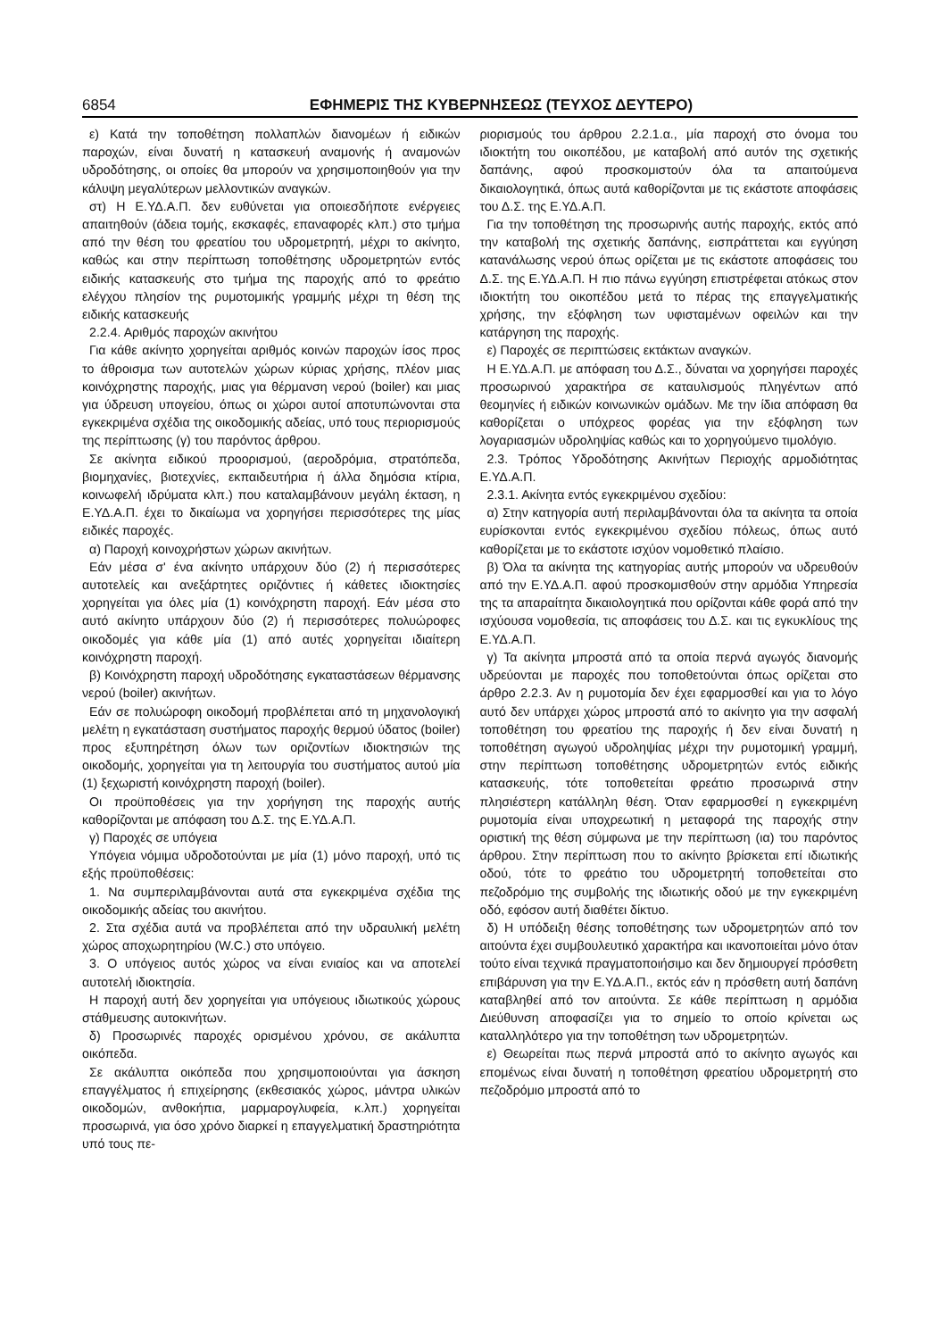6854 ΕΦΗΜΕΡΙΣ ΤΗΣ ΚΥΒΕΡΝΗΣΕΩΣ (ΤΕΥΧΟΣ ΔΕΥΤΕΡΟ)
ε) Κατά την τοποθέτηση πολλαπλών διανομέων ή ειδικών παροχών, είναι δυνατή η κατασκευή αναμονής ή αναμονών υδροδότησης, οι οποίες θα μπορούν να χρησιμοποιηθούν για την κάλυψη μεγαλύτερων μελλοντικών αναγκών.
στ) Η Ε.ΥΔ.Α.Π. δεν ευθύνεται για οποιεσδήποτε ενέργειες απαιτηθούν (άδεια τομής, εκσκαφές, επαναφορές κλπ.) στο τμήμα από την θέση του φρεατίου του υδρομετρητή, μέχρι το ακίνητο, καθώς και στην περίπτωση τοποθέτησης υδρομετρητών εντός ειδικής κατασκευής στο τμήμα της παροχής από το φρεάτιο ελέγχου πλησίον της ρυμοτομικής γραμμής μέχρι τη θέση της ειδικής κατασκευής
2.2.4. Αριθμός παροχών ακινήτου
Για κάθε ακίνητο χορηγείται αριθμός κοινών παροχών ίσος προς το άθροισμα των αυτοτελών χώρων κύριας χρήσης, πλέον μιας κοινόχρηστης παροχής, μιας για θέρμανση νερού (boiler) και μιας για ύδρευση υπογείου, όπως οι χώροι αυτοί αποτυπώνονται στα εγκεκριμένα σχέδια της οικοδομικής αδείας, υπό τους περιορισμούς της περίπτωσης (γ) του παρόντος άρθρου.
Σε ακίνητα ειδικού προορισμού, (αεροδρόμια, στρατόπεδα, βιομηχανίες, βιοτεχνίες, εκπαιδευτήρια ή άλλα δημόσια κτίρια, κοινωφελή ιδρύματα κλπ.) που καταλαμβάνουν μεγάλη έκταση, η Ε.ΥΔ.Α.Π. έχει το δικαίωμα να χορηγήσει περισσότερες της μίας ειδικές παροχές.
α) Παροχή κοινοχρήστων χώρων ακινήτων.
Εάν μέσα σ' ένα ακίνητο υπάρχουν δύο (2) ή περισσότερες αυτοτελείς και ανεξάρτητες οριζόντιες ή κάθετες ιδιοκτησίες χορηγείται για όλες μία (1) κοινόχρηστη παροχή. Εάν μέσα στο αυτό ακίνητο υπάρχουν δύο (2) ή περισσότερες πολυώροφες οικοδομές για κάθε μία (1) από αυτές χορηγείται ιδιαίτερη κοινόχρηστη παροχή.
β) Κοινόχρηστη παροχή υδροδότησης εγκαταστάσεων θέρμανσης νερού (boiler) ακινήτων.
Εάν σε πολυώροφη οικοδομή προβλέπεται από τη μηχανολογική μελέτη η εγκατάσταση συστήματος παροχής θερμού ύδατος (boiler) προς εξυπηρέτηση όλων των οριζοντίων ιδιοκτησιών της οικοδομής, χορηγείται για τη λειτουργία του συστήματος αυτού μία (1) ξεχωριστή κοινόχρηστη παροχή (boiler).
Οι προϋποθέσεις για την χορήγηση της παροχής αυτής καθορίζονται με απόφαση του Δ.Σ. της Ε.ΥΔ.Α.Π.
γ) Παροχές σε υπόγεια
Υπόγεια νόμιμα υδροδοτούνται με μία (1) μόνο παροχή, υπό τις εξής προϋποθέσεις:
1. Να συμπεριλαμβάνονται αυτά στα εγκεκριμένα σχέδια της οικοδομικής αδείας του ακινήτου.
2. Στα σχέδια αυτά να προβλέπεται από την υδραυλική μελέτη χώρος αποχωρητηρίου (W.C.) στο υπόγειο.
3. Ο υπόγειος αυτός χώρος να είναι ενιαίος και να αποτελεί αυτοτελή ιδιοκτησία.
Η παροχή αυτή δεν χορηγείται για υπόγειους ιδιωτικούς χώρους στάθμευσης αυτοκινήτων.
δ) Προσωρινές παροχές ορισμένου χρόνου, σε ακάλυπτα οικόπεδα.
Σε ακάλυπτα οικόπεδα που χρησιμοποιούνται για άσκηση επαγγέλματος ή επιχείρησης (εκθεσιακός χώρος, μάντρα υλικών οικοδομών, ανθοκήπια, μαρμαρογλυφεία, κ.λπ.) χορηγείται προσωρινά, για όσο χρόνο διαρκεί η επαγγελματική δραστηριότητα υπό τους πε-
ριορισμούς του άρθρου 2.2.1.α., μία παροχή στο όνομα του ιδιοκτήτη του οικοπέδου, με καταβολή από αυτόν της σχετικής δαπάνης, αφού προσκομιστούν όλα τα απαιτούμενα δικαιολογητικά, όπως αυτά καθορίζονται με τις εκάστοτε αποφάσεις του Δ.Σ. της Ε.ΥΔ.Α.Π.
Για την τοποθέτηση της προσωρινής αυτής παροχής, εκτός από την καταβολή της σχετικής δαπάνης, εισπράττεται και εγγύηση κατανάλωσης νερού όπως ορίζεται με τις εκάστοτε αποφάσεις του Δ.Σ. της Ε.ΥΔ.Α.Π. Η πιο πάνω εγγύηση επιστρέφεται ατόκως στον ιδιοκτήτη του οικοπέδου μετά το πέρας της επαγγελματικής χρήσης, την εξόφληση των υφισταμένων οφειλών και την κατάργηση της παροχής.
ε) Παροχές σε περιπτώσεις εκτάκτων αναγκών.
Η Ε.ΥΔ.Α.Π. με απόφαση του Δ.Σ., δύναται να χορηγήσει παροχές προσωρινού χαρακτήρα σε καταυλισμούς πληγέντων από θεομηνίες ή ειδικών κοινωνικών ομάδων. Με την ίδια απόφαση θα καθορίζεται ο υπόχρεος φορέας για την εξόφληση των λογαριασμών υδροληψίας καθώς και το χορηγούμενο τιμολόγιο.
2.3. Τρόπος Υδροδότησης Ακινήτων Περιοχής αρμοδιότητας Ε.ΥΔ.Α.Π.
2.3.1. Ακίνητα εντός εγκεκριμένου σχεδίου:
α) Στην κατηγορία αυτή περιλαμβάνονται όλα τα ακίνητα τα οποία ευρίσκονται εντός εγκεκριμένου σχεδίου πόλεως, όπως αυτό καθορίζεται με το εκάστοτε ισχύον νομοθετικό πλαίσιο.
β) Όλα τα ακίνητα της κατηγορίας αυτής μπορούν να υδρευθούν από την Ε.ΥΔ.Α.Π. αφού προσκομισθούν στην αρμόδια Υπηρεσία της τα απαραίτητα δικαιολογητικά που ορίζονται κάθε φορά από την ισχύουσα νομοθεσία, τις αποφάσεις του Δ.Σ. και τις εγκυκλίους της Ε.ΥΔ.Α.Π.
γ) Τα ακίνητα μπροστά από τα οποία περνά αγωγός διανομής υδρεύονται με παροχές που τοποθετούνται όπως ορίζεται στο άρθρο 2.2.3. Αν η ρυμοτομία δεν έχει εφαρμοσθεί και για το λόγο αυτό δεν υπάρχει χώρος μπροστά από το ακίνητο για την ασφαλή τοποθέτηση του φρεατίου της παροχής ή δεν είναι δυνατή η τοποθέτηση αγωγού υδροληψίας μέχρι την ρυμοτομική γραμμή, στην περίπτωση τοποθέτησης υδρομετρητών εντός ειδικής κατασκευής, τότε τοποθετείται φρεάτιο προσωρινά στην πλησιέστερη κατάλληλη θέση. Όταν εφαρμοσθεί η εγκεκριμένη ρυμοτομία είναι υποχρεωτική η μεταφορά της παροχής στην οριστική της θέση σύμφωνα με την περίπτωση (ια) του παρόντος άρθρου. Στην περίπτωση που το ακίνητο βρίσκεται επί ιδιωτικής οδού, τότε το φρεάτιο του υδρομετρητή τοποθετείται στο πεζοδρόμιο της συμβολής της ιδιωτικής οδού με την εγκεκριμένη οδό, εφόσον αυτή διαθέτει δίκτυο.
δ) Η υπόδειξη θέσης τοποθέτησης των υδρομετρητών από τον αιτούντα έχει συμβουλευτικό χαρακτήρα και ικανοποιείται μόνο όταν τούτο είναι τεχνικά πραγματοποιήσιμο και δεν δημιουργεί πρόσθετη επιβάρυνση για την Ε.ΥΔ.Α.Π., εκτός εάν η πρόσθετη αυτή δαπάνη καταβληθεί από τον αιτούντα. Σε κάθε περίπτωση η αρμόδια Διεύθυνση αποφασίζει για το σημείο το οποίο κρίνεται ως καταλληλότερο για την τοποθέτηση των υδρομετρητών.
ε) Θεωρείται πως περνά μπροστά από το ακίνητο αγωγός και επομένως είναι δυνατή η τοποθέτηση φρεατίου υδρομετρητή στο πεζοδρόμιο μπροστά από το